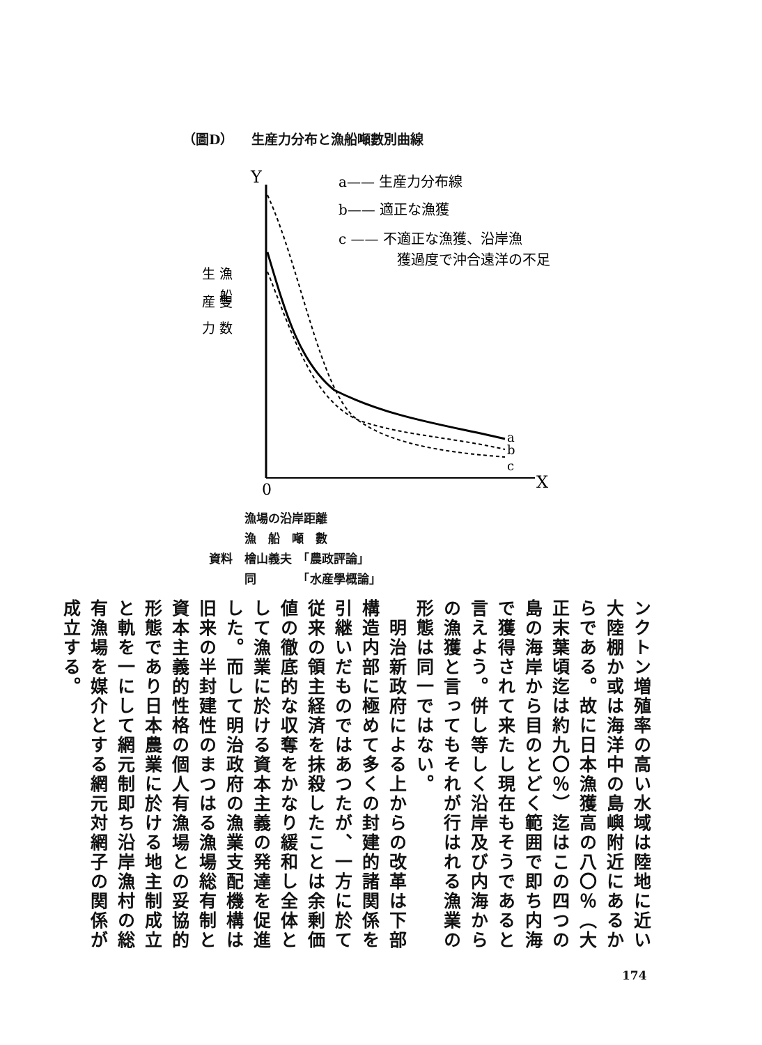（圖D） 　生産力分布と漁船噸數別曲線
Y
0
X
a
b
c
a—— 生産力分布線
b—— 適正な漁獲
c —— 不適正な漁獲、沿岸漁
獲過度で沖合遠洋の不足
生 漁
　 船
産 隻
力 数
　　　漁場の沿岸距離
　　　漁　船　噸　數
資料　檜山義夫　「農政評論」
　　　同　　　　「水産學概論」
ンクトン増殖率の高い水域は陸地に近い大陸棚か或は海洋中の島嶼附近にあるからである。故に日本漁獲高の八〇％（大正末葉頃迄は約九〇％）迄はこの四つの島の海岸から目のとどく範囲で即ち内海で獲得されて来たし現在もそうであると言えよう。併し等しく沿岸及び内海からの漁獲と言ってもそれが行はれる漁業の形態は同一ではない。
　明治新政府による上からの改革は下部構造内部に極めて多くの封建的諸関係を引継いだものではあつたが、一方に於て従来の領主経済を抹殺したことは余剰価値の徹底的な収奪をかなり緩和し全体として漁業に於ける資本主義の発達を促進した。而して明治政府の漁業支配機構は旧来の半封建性のまつはる漁場総有制と資本主義的性格の個人有漁場との妥協的形態であり日本農業に於ける地主制成立と軌を一にして網元制即ち沿岸漁村の総有漁場を媒介とする網元対網子の関係が成立する。
174